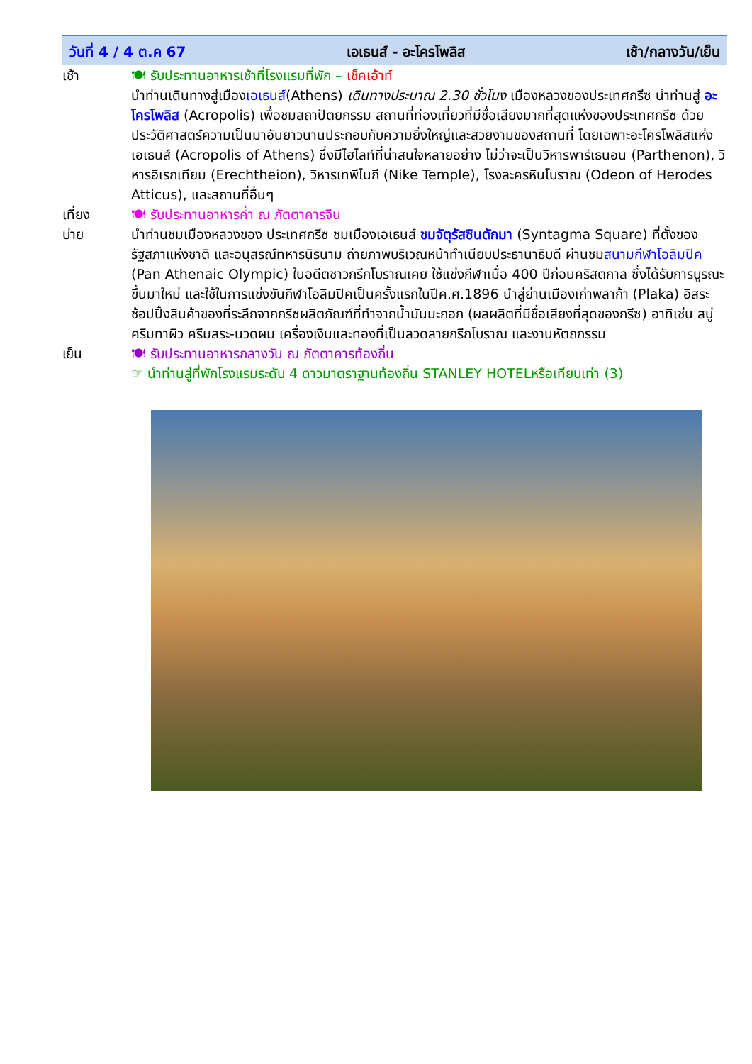วันที่ 4 / 4 ต.ค 67 เอเธนส์ - อะโครโพลิส เช้า/กลางวัน/เย็น
เช้า 🍽 รับประทานอาหารเช้าที่โรงแรมที่พัก – เช็คเอ้าท์
นำท่านเดินทางสู่เมืองเอเธนส์(Athens) เดินทางประมาณ 2.30 ชั่วโมง เมืองหลวงของประเทศกรีซ นำท่านสู่ อะโครโพลิส (Acropolis) เพื่อชมสถาปัตยกรรม สถานที่ท่องเที่ยวที่มีชื่อเสียงมากที่สุดแห่งของประเทศกรีซ ด้วยประวัติศาสตร์ความเป็นมาอันยาวนานประกอบกับความยิ่งใหญ่และสวยงามของสถานที่ โดยเฉพาะอะโครโพลิสแห่งเอเธนส์ (Acropolis of Athens) ซึ่งมีไฮไลท์ที่น่าสนใจหลายอย่าง ไม่ว่าจะเป็นวิหารพาร์เธนอน (Parthenon), วิหารอิเรกเทียม (Erechtheion), วิหารเทพีไนกี (Nike Temple), โรงละครหินโบราณ (Odeon of Herodes Atticus), และสถานที่อื่นๆ
เที่ยง 🍽 รับประทานอาหารค่ำ ณ ภัตตาคารจีน
บ่าย นำท่านชมเมืองหลวงของ ประเทศกรีซ ชมเมืองเอเธนส์ ชมจัตุรัสซินตักมา (Syntagma Square) ที่ตั้งของรัฐสภาแห่งชาติ และอนุสรณ์ทหารนิรนาม ถ่ายภาพบริเวณหน้าทำเนียบประธานาธิบดี ผ่านชมสนามกีฬาโอลิมปิค (Pan Athenaic Olympic) ในอดีตชาวกรีกโบราณเคย ใช้แข่งกีฬาเมื่อ 400 ปีก่อนคริสตกาล ซึ่งได้รับการบูรณะขึ้นมาใหม่ และใช้ในการแข่งขันกีฬาโอลิมปิคเป็นครั้งแรกในปีค.ศ.1896 นำสู่ย่านเมืองเก่าพลาก้า (Plaka) อิสระช้อปปิ้งสินค้าของที่ระลึกจากกรีซผลิตภัณฑ์ที่ทำจากน้ำมันมะกอก (ผลผลิตที่มีชื่อเสียงที่สุดของกรีซ) อาทิเช่น สบู่ ครีมทาผิว ครีมสระ-นวดผม เครื่องเงินและทองที่เป็นลวดลายกรีกโบราณ และงานหัตถกรรม
เย็น 🍽 รับประทานอาหารกลางวัน ณ ภัตตาคารท้องถิ่น
☞ นำท่านสู่ที่พักโรงแรมระดับ 4 ดาวมาตราฐานท้องถิ่น STANLEY HOTELหรือเทียบเท่า (3)